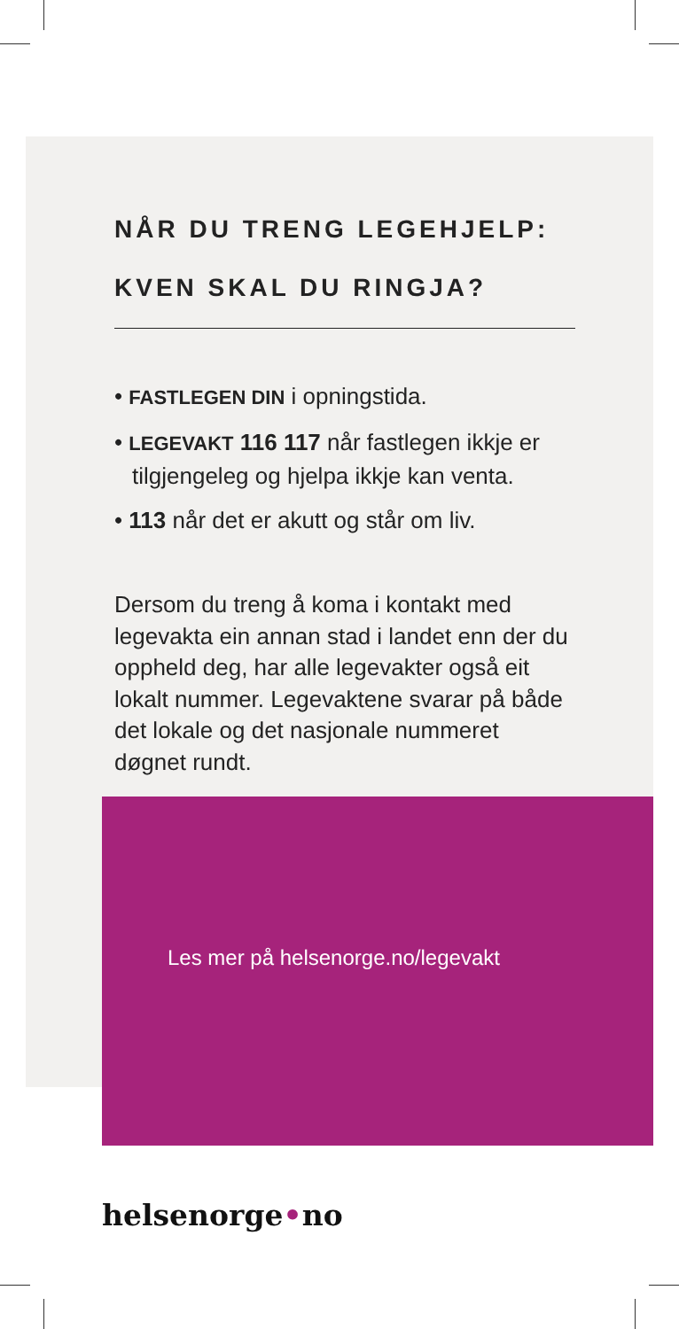NÅR DU TRENG LEGEHJELP:
KVEN SKAL DU RINGJA?
• FASTLEGEN DIN i opningstida.
• LEGEVAKT 116 117 når fastlegen ikkje er tilgjengeleg og hjelpa ikkje kan venta.
• 113 når det er akutt og står om liv.
Dersom du treng å koma i kontakt med legevakta ein annan stad i landet enn der du oppheld deg, har alle legevakter også eit lokalt nummer. Legevaktene svarar på både det lokale og det nasjonale nummeret døgnet rundt.
Les mer på helsenorge.no/legevakt
helsenorge•no